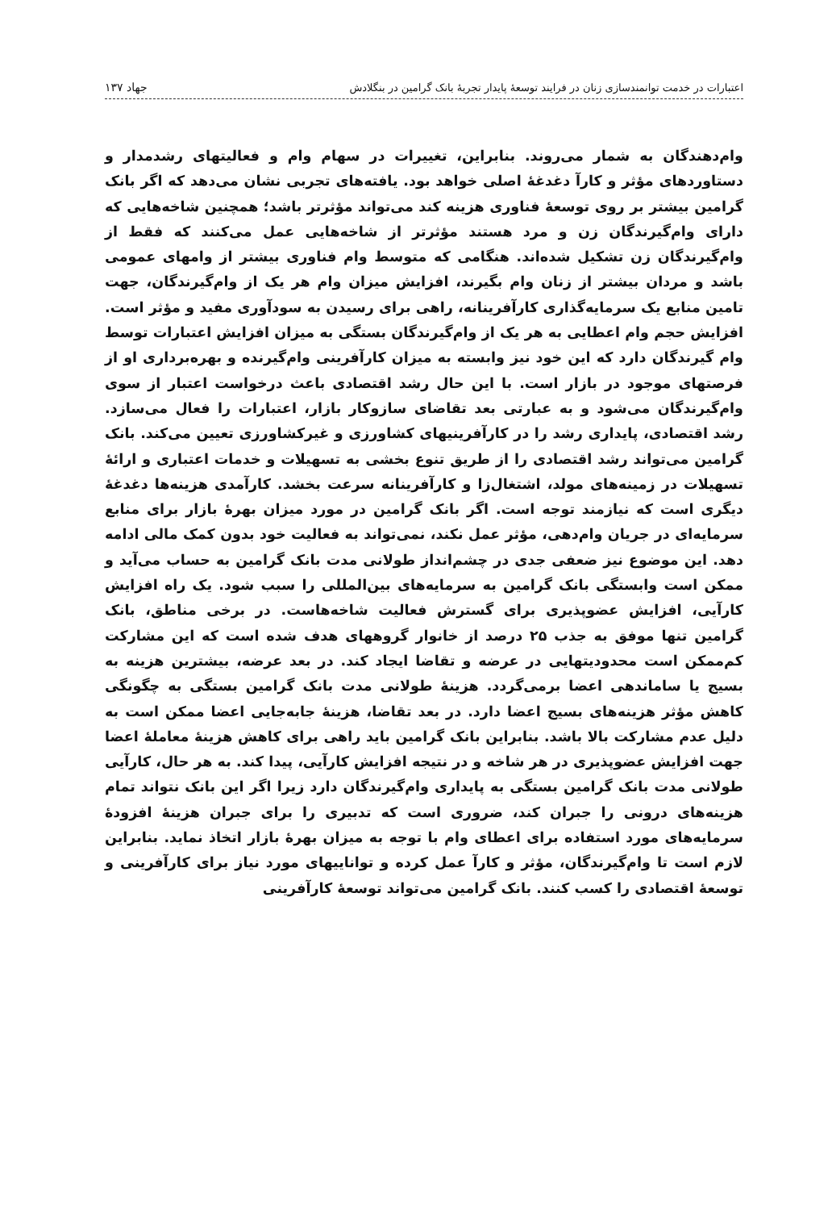اعتبارات در خدمت توانمندسازی زنان در فرایند توسعهٔ پایدار تجربهٔ بانک گرامین در بنگلادش ۱۳۷ جهاد
وام‌دهندگان به شمار می‌روند. بنابراین، تغییرات در سهام وام و فعالیتهای رشدمدار و دستاوردهای مؤثر و کارآ دغدغهٔ اصلی خواهد بود. یافته‌های تجربی نشان می‌دهد که اگر بانک گرامین بیشتر بر روی توسعهٔ فناوری هزینه کند می‌تواند مؤثرتر باشد؛ همچنین شاخه‌هایی که دارای وام‌گیرندگان زن و مرد هستند مؤثرتر از شاخه‌هایی عمل می‌کنند که فقط از وام‌گیرندگان زن تشکیل شده‌اند. هنگامی که متوسط وام فناوری بیشتر از وامهای عمومی باشد و مردان بیشتر از زنان وام بگیرند، افزایش میزان وام هر یک از وام‌گیرندگان، جهت تامین منابع یک سرمایه‌گذاری کارآفرینانه، راهی برای رسیدن به سودآوری مفید و مؤثر است. افزایش حجم وام اعطایی به هر یک از وام‌گیرندگان بستگی به میزان افزایش اعتبارات توسط وام گیرندگان دارد که این خود نیز وابسته به میزان کارآفرینی وام‌گیرنده و بهره‌برداری او از فرصتهای موجود در بازار است. با این حال رشد اقتصادی باعث درخواست اعتبار از سوی وام‌گیرندگان می‌شود و به عبارتی بعد تقاضای سازوکار بازار، اعتبارات را فعال می‌سازد. رشد اقتصادی، پایداری رشد را در کارآفرینیهای کشاورزی و غیرکشاورزی تعیین می‌کند. بانک گرامین می‌تواند رشد اقتصادی را از طریق تنوع بخشی به تسهیلات و خدمات اعتباری و ارائهٔ تسهیلات در زمینه‌های مولد، اشتغال‌زا و کارآفرینانه سرعت بخشد. کارآمدی هزینه‌ها دغدغهٔ دیگری است که نیازمند توجه است. اگر بانک گرامین در مورد میزان بهرهٔ بازار برای منابع سرمایه‌ای در جریان وام‌دهی، مؤثر عمل نکند، نمی‌تواند به فعالیت خود بدون کمک مالی ادامه دهد. این موضوع نیز ضعفی جدی در چشم‌انداز طولانی مدت بانک گرامین به حساب می‌آید و ممکن است وابستگی بانک گرامین به سرمایه‌های بین‌المللی را سبب شود. یک راه افزایش کارآیی، افزایش عضوپذیری برای گسترش فعالیت شاخه‌هاست. در برخی مناطق، بانک گرامین تنها موفق به جذب ۲۵ درصد از خانوار گروههای هدف شده است که این مشارکت کم‌ممکن است محدودیتهایی در عرضه و تقاضا ایجاد کند. در بعد عرضه، بیشترین هزینه به بسیج یا ساماندهی اعضا برمی‌گردد. هزینهٔ طولانی مدت بانک گرامین بستگی به چگونگی کاهش مؤثر هزینه‌های بسیج اعضا دارد. در بعد تقاضا، هزینهٔ جابه‌جایی اعضا ممکن است به دلیل عدم مشارکت بالا باشد. بنابراین بانک گرامین باید راهی برای کاهش هزینهٔ معاملهٔ اعضا جهت افزایش عضوپذیری در هر شاخه و در نتیجه افزایش کارآیی، پیدا کند. به هر حال، کارآیی طولانی مدت بانک گرامین بستگی به پایداری وام‌گیرندگان دارد زیرا اگر این بانک نتواند تمام هزینه‌های درونی را جبران کند، ضروری است که تدبیری را برای جبران هزینهٔ افزودهٔ سرمایه‌های مورد استفاده برای اعطای وام با توجه به میزان بهرهٔ بازار اتخاذ نماید. بنابراین لازم است تا وام‌گیرندگان، مؤثر و کارآ عمل کرده و تواناییهای مورد نیاز برای کارآفرینی و توسعهٔ اقتصادی را کسب کنند. بانک گرامین می‌تواند توسعهٔ کارآفرینی